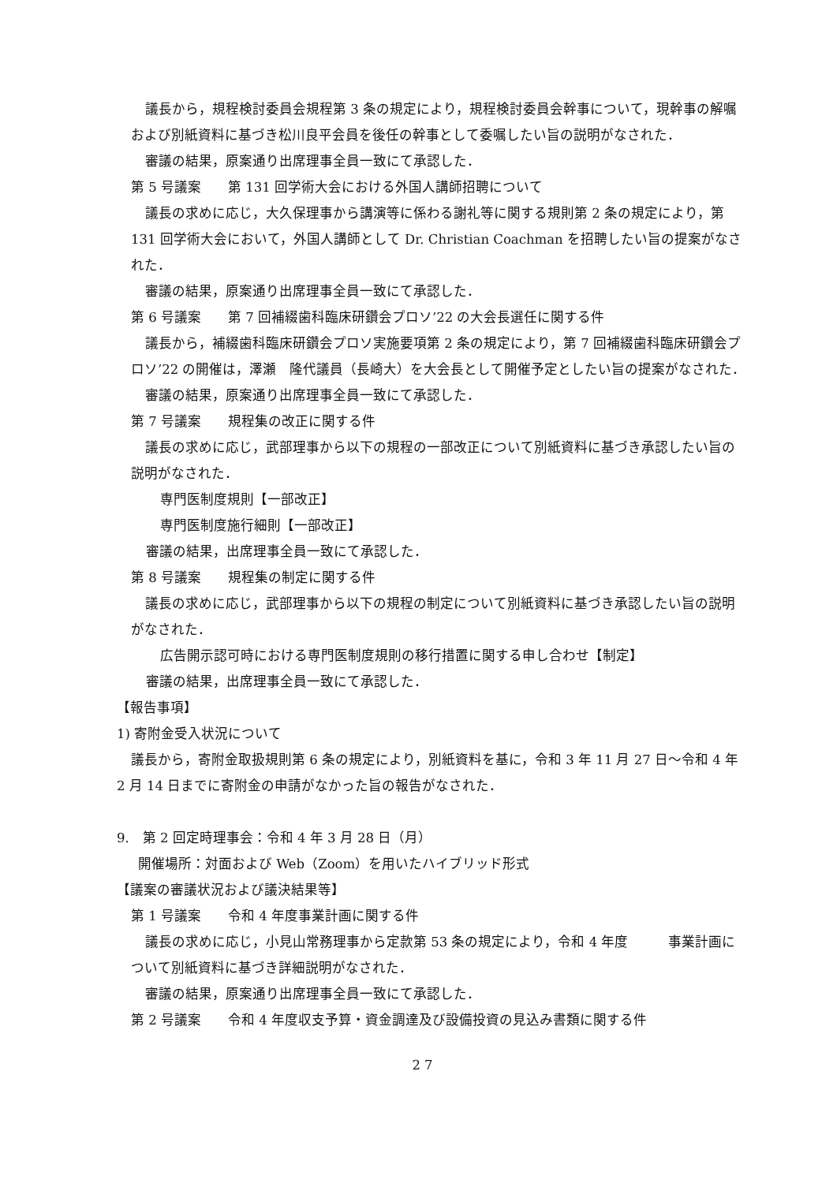議長から，規程検討委員会規程第 3 条の規定により，規程検討委員会幹事について，現幹事の解嘱および別紙資料に基づき松川良平会員を後任の幹事として委嘱したい旨の説明がなされた．
審議の結果，原案通り出席理事全員一致にて承認した．
第 5 号議案　　第 131 回学術大会における外国人講師招聘について
議長の求めに応じ，大久保理事から講演等に係わる謝礼等に関する規則第 2 条の規定により，第 131 回学術大会において，外国人講師として Dr. Christian Coachman を招聘したい旨の提案がなされた．
審議の結果，原案通り出席理事全員一致にて承認した．
第 6 号議案　　第 7 回補綴歯科臨床研鑽会プロソ’22 の大会長選任に関する件
議長から，補綴歯科臨床研鑽会プロソ実施要項第 2 条の規定により，第 7 回補綴歯科臨床研鑽会プロソ’22 の開催は，澤瀬　隆代議員（長崎大）を大会長として開催予定としたい旨の提案がなされた．
審議の結果，原案通り出席理事全員一致にて承認した．
第 7 号議案　　規程集の改正に関する件
議長の求めに応じ，武部理事から以下の規程の一部改正について別紙資料に基づき承認したい旨の説明がなされた．
専門医制度規則【一部改正】
専門医制度施行細則【一部改正】
審議の結果，出席理事全員一致にて承認した．
第 8 号議案　　規程集の制定に関する件
議長の求めに応じ，武部理事から以下の規程の制定について別紙資料に基づき承認したい旨の説明がなされた．
広告開示認可時における専門医制度規則の移行措置に関する申し合わせ【制定】
審議の結果，出席理事全員一致にて承認した．
【報告事項】
1) 寄附金受入状況について
議長から，寄附金取扱規則第 6 条の規定により，別紙資料を基に，令和 3 年 11 月 27 日～令和 4 年 2 月 14 日までに寄附金の申請がなかった旨の報告がなされた．
9.　第 2 回定時理事会：令和 4 年 3 月 28 日（月）
開催場所：対面および Web（Zoom）を用いたハイブリッド形式
【議案の審議状況および議決結果等】
第 1 号議案　　令和 4 年度事業計画に関する件
議長の求めに応じ，小見山常務理事から定款第 53 条の規定により，令和 4 年度　　　事業計画について別紙資料に基づき詳細説明がなされた．
審議の結果，原案通り出席理事全員一致にて承認した．
第 2 号議案　　令和 4 年度収支予算・資金調達及び設備投資の見込み書類に関する件
2 7